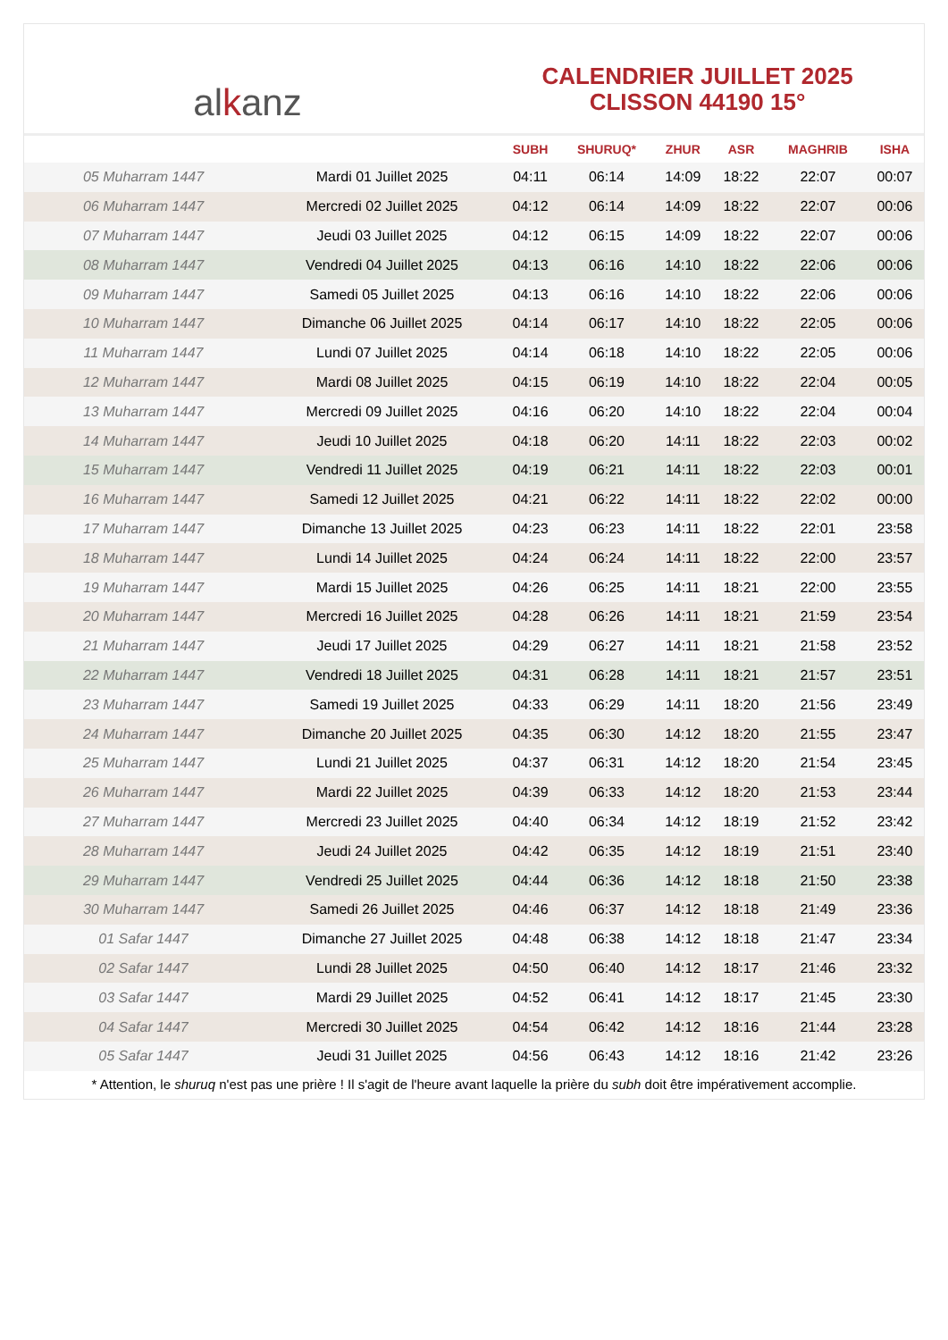al k anz
CALENDRIER JUILLET 2025
CLISSON 44190 15°
| | | SUBH | SHURUQ* | ZHUR | ASR | MAGHRIB | ISHA |
| --- | --- | --- | --- | --- | --- | --- | --- |
| 05 Muharram 1447 | Mardi 01 Juillet 2025 | 04:11 | 06:14 | 14:09 | 18:22 | 22:07 | 00:07 |
| 06 Muharram 1447 | Mercredi 02 Juillet 2025 | 04:12 | 06:14 | 14:09 | 18:22 | 22:07 | 00:06 |
| 07 Muharram 1447 | Jeudi 03 Juillet 2025 | 04:12 | 06:15 | 14:09 | 18:22 | 22:07 | 00:06 |
| 08 Muharram 1447 | Vendredi 04 Juillet 2025 | 04:13 | 06:16 | 14:10 | 18:22 | 22:06 | 00:06 |
| 09 Muharram 1447 | Samedi 05 Juillet 2025 | 04:13 | 06:16 | 14:10 | 18:22 | 22:06 | 00:06 |
| 10 Muharram 1447 | Dimanche 06 Juillet 2025 | 04:14 | 06:17 | 14:10 | 18:22 | 22:05 | 00:06 |
| 11 Muharram 1447 | Lundi 07 Juillet 2025 | 04:14 | 06:18 | 14:10 | 18:22 | 22:05 | 00:06 |
| 12 Muharram 1447 | Mardi 08 Juillet 2025 | 04:15 | 06:19 | 14:10 | 18:22 | 22:04 | 00:05 |
| 13 Muharram 1447 | Mercredi 09 Juillet 2025 | 04:16 | 06:20 | 14:10 | 18:22 | 22:04 | 00:04 |
| 14 Muharram 1447 | Jeudi 10 Juillet 2025 | 04:18 | 06:20 | 14:11 | 18:22 | 22:03 | 00:02 |
| 15 Muharram 1447 | Vendredi 11 Juillet 2025 | 04:19 | 06:21 | 14:11 | 18:22 | 22:03 | 00:01 |
| 16 Muharram 1447 | Samedi 12 Juillet 2025 | 04:21 | 06:22 | 14:11 | 18:22 | 22:02 | 00:00 |
| 17 Muharram 1447 | Dimanche 13 Juillet 2025 | 04:23 | 06:23 | 14:11 | 18:22 | 22:01 | 23:58 |
| 18 Muharram 1447 | Lundi 14 Juillet 2025 | 04:24 | 06:24 | 14:11 | 18:22 | 22:00 | 23:57 |
| 19 Muharram 1447 | Mardi 15 Juillet 2025 | 04:26 | 06:25 | 14:11 | 18:21 | 22:00 | 23:55 |
| 20 Muharram 1447 | Mercredi 16 Juillet 2025 | 04:28 | 06:26 | 14:11 | 18:21 | 21:59 | 23:54 |
| 21 Muharram 1447 | Jeudi 17 Juillet 2025 | 04:29 | 06:27 | 14:11 | 18:21 | 21:58 | 23:52 |
| 22 Muharram 1447 | Vendredi 18 Juillet 2025 | 04:31 | 06:28 | 14:11 | 18:21 | 21:57 | 23:51 |
| 23 Muharram 1447 | Samedi 19 Juillet 2025 | 04:33 | 06:29 | 14:11 | 18:20 | 21:56 | 23:49 |
| 24 Muharram 1447 | Dimanche 20 Juillet 2025 | 04:35 | 06:30 | 14:12 | 18:20 | 21:55 | 23:47 |
| 25 Muharram 1447 | Lundi 21 Juillet 2025 | 04:37 | 06:31 | 14:12 | 18:20 | 21:54 | 23:45 |
| 26 Muharram 1447 | Mardi 22 Juillet 2025 | 04:39 | 06:33 | 14:12 | 18:20 | 21:53 | 23:44 |
| 27 Muharram 1447 | Mercredi 23 Juillet 2025 | 04:40 | 06:34 | 14:12 | 18:19 | 21:52 | 23:42 |
| 28 Muharram 1447 | Jeudi 24 Juillet 2025 | 04:42 | 06:35 | 14:12 | 18:19 | 21:51 | 23:40 |
| 29 Muharram 1447 | Vendredi 25 Juillet 2025 | 04:44 | 06:36 | 14:12 | 18:18 | 21:50 | 23:38 |
| 30 Muharram 1447 | Samedi 26 Juillet 2025 | 04:46 | 06:37 | 14:12 | 18:18 | 21:49 | 23:36 |
| 01 Safar 1447 | Dimanche 27 Juillet 2025 | 04:48 | 06:38 | 14:12 | 18:18 | 21:47 | 23:34 |
| 02 Safar 1447 | Lundi 28 Juillet 2025 | 04:50 | 06:40 | 14:12 | 18:17 | 21:46 | 23:32 |
| 03 Safar 1447 | Mardi 29 Juillet 2025 | 04:52 | 06:41 | 14:12 | 18:17 | 21:45 | 23:30 |
| 04 Safar 1447 | Mercredi 30 Juillet 2025 | 04:54 | 06:42 | 14:12 | 18:16 | 21:44 | 23:28 |
| 05 Safar 1447 | Jeudi 31 Juillet 2025 | 04:56 | 06:43 | 14:12 | 18:16 | 21:42 | 23:26 |
* Attention, le shuruq n'est pas une prière ! Il s'agit de l'heure avant laquelle la prière du subh doit être impérativement accomplie.